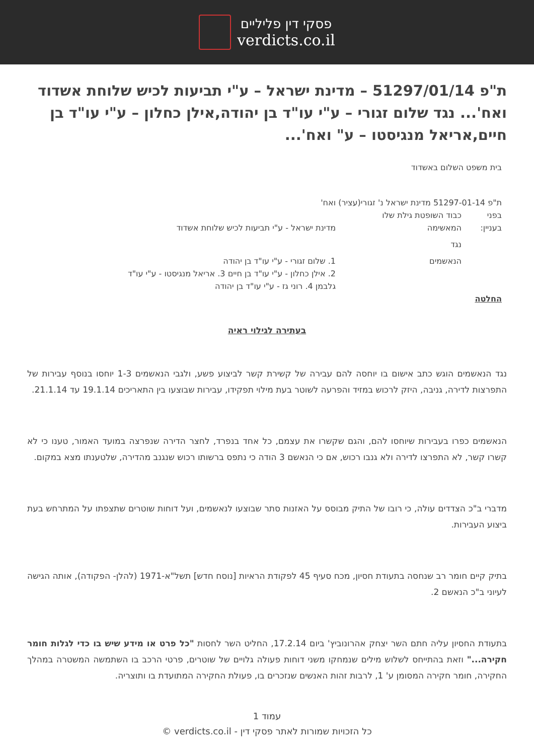פסקי דין פליליים
verdicts.co.il
ת"פ 51297/01/14 – מדינת ישראל – ע"י תביעות לכיש שלוחת אשדוד ואח'... נגד שלום זגורי – ע"י עו"ד בן יהודה,אילן כחלון – ע"י עו"ד בן חיים,אריאל מנגיסטו – ע" ואח'...
בית משפט השלום באשדוד
ת"פ 51297-01-14 מדינת ישראל נ' זגורי(עציר) ואח'
בפני כבוד השופטת גילת שלו
בעניין: המאשימה מדינת ישראל - ע"י תביעות לכיש שלוחת אשדוד
נגד
הנאשמים 1. שלום זגורי - ע"י עו"ד בן יהודה
2. אילן כחלון - ע"י עו"ד בן חיים 3. אריאל מנגיסטו - ע"י עו"ד גלבמן 4. רוני גז - ע"י עו"ד בן יהודה
החלטה
בעתירה לגילוי ראיה
נגד הנאשמים הוגש כתב אישום בו יוחסה להם עבירה של קשירת קשר לביצוע פשע, ולגבי הנאשמים 1-3 יוחסו בנוסף עבירות של התפרצות לדירה, גניבה, היזק לרכוש במזיד והפרעה לשוטר בעת מילוי תפקידו, עבירות שבוצעו בין התאריכים 19.1.14 עד 21.1.14.
הנאשמים כפרו בעבירות שיוחסו להם, והגם שקשרו את עצמם, כל אחד בנפרד, לחצר הדירה שנפרצה במועד האמור, טענו כי לא קשרו קשר, לא התפרצו לדירה ולא גנבו רכוש, אם כי הנאשם 3 הודה כי נתפס ברשותו רכוש שנגנב מהדירה, שלטענתו מצא במקום.
מדברי ב"כ הצדדים עולה, כי רובו של התיק מבוסס על האזנות סתר שבוצעו לנאשמים, ועל דוחות שוטרים שתצפתו על המתרחש בעת ביצוע העבירות.
בתיק קיים חומר רב שנחסה בתעודת חסיון, מכח סעיף 45 לפקודת הראיות [נוסח חדש] תשל"א-1971 (להלן- הפקודה), אותה הגישה לעיוני ב"כ הנאשם 2.
בתעודת החסיון עליה חתם השר יצחק אהרונוביץ' ביום 17.2.14, החליט השר לחסות "כל פרט או מידע שיש בו כדי לגלות חומר חקירה..." וזאת בהתייחס לשלוש מילים שנמחקו משני דוחות פעולה גלויים של שוטרים, פרטי הרכב בו השתמשה המשטרה במהלך החקירה, חומר חקירה המסומן ע' 1, לרבות זהות האנשים שנזכרים בו, פעולת החקירה המתועדת בו ותוצריה.
עמוד 1
כל הזכויות שמורות לאתר פסקי דין - verdicts.co.il ©